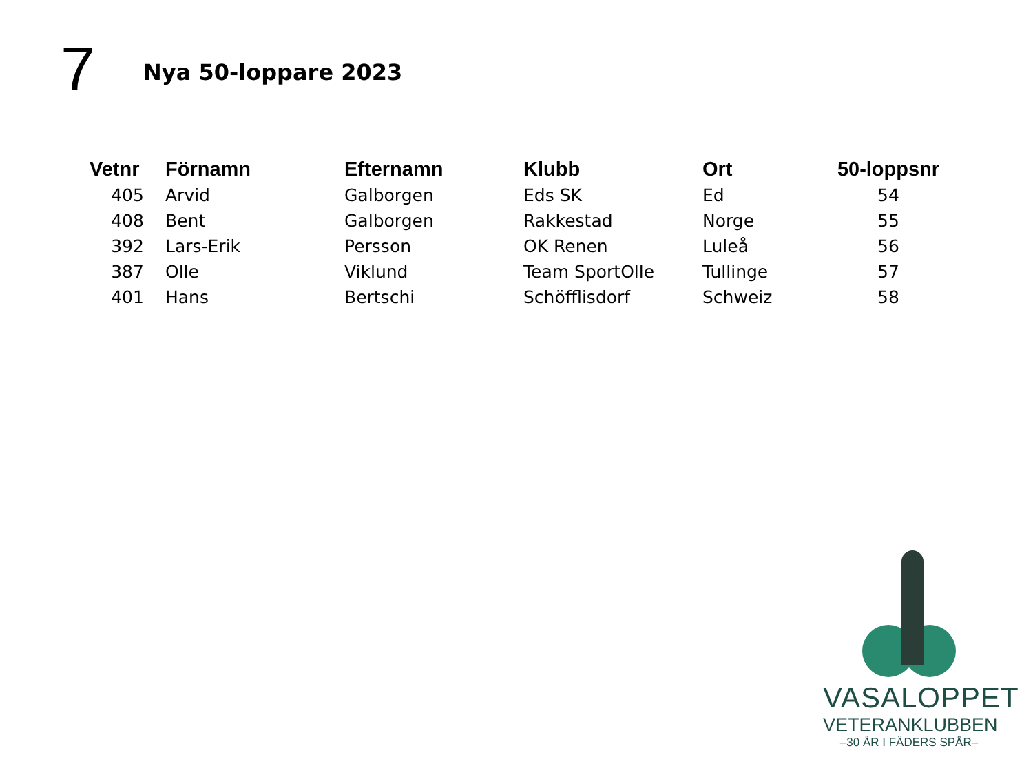7
Nya 50-loppare 2023
| Vetnr | Förnamn | Efternamn | Klubb | Ort | 50-loppsnr |
| --- | --- | --- | --- | --- | --- |
| 405 | Arvid | Galborgen | Eds SK | Ed | 54 |
| 408 | Bent | Galborgen | Rakkestad | Norge | 55 |
| 392 | Lars-Erik | Persson | OK Renen | Luleå | 56 |
| 387 | Olle | Viklund | Team SportOlle | Tullinge | 57 |
| 401 | Hans | Bertschi | Schöfflisdorf | Schweiz | 58 |
VASALOPPET
VETERANKLUBBEN
–30 ÅR I FÄDERS SPÅR–